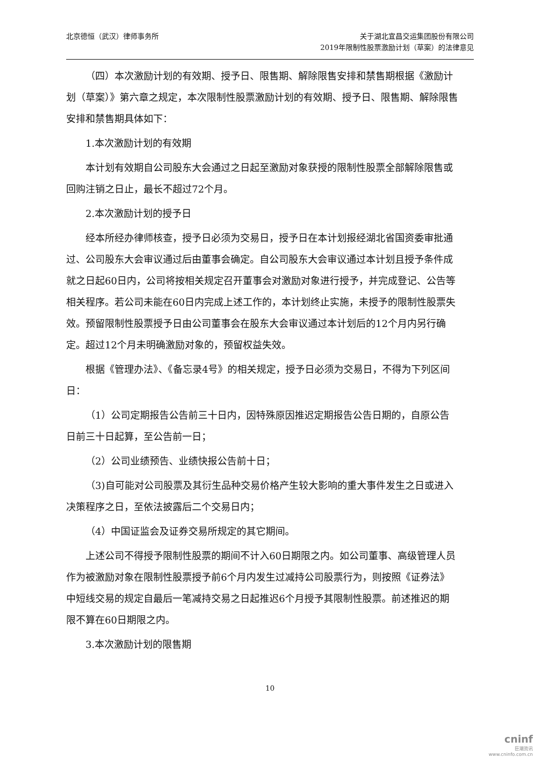北京德恒（武汉）律师事务所 关于湖北宜昌交运集团股份有限公司
2019年限制性股票激励计划（草案）的法律意见
（四）本次激励计划的有效期、授予日、限售期、解除限售安排和禁售期根据《激励计划（草案）》第六章之规定，本次限制性股票激励计划的有效期、授予日、限售期、解除限售安排和禁售期具体如下：
1.本次激励计划的有效期
本计划有效期自公司股东大会通过之日起至激励对象获授的限制性股票全部解除限售或回购注销之日止，最长不超过72个月。
2.本次激励计划的授予日
经本所经办律师核查，授予日必须为交易日，授予日在本计划报经湖北省国资委审批通过、公司股东大会审议通过后由董事会确定。自公司股东大会审议通过本计划且授予条件成就之日起60日内，公司将按相关规定召开董事会对激励对象进行授予，并完成登记、公告等相关程序。若公司未能在60日内完成上述工作的，本计划终止实施，未授予的限制性股票失效。预留限制性股票授予日由公司董事会在股东大会审议通过本计划后的12个月内另行确定。超过12个月未明确激励对象的，预留权益失效。
根据《管理办法》、《备忘录4号》的相关规定，授予日必须为交易日，不得为下列区间日：
（1）公司定期报告公告前三十日内，因特殊原因推迟定期报告公告日期的，自原公告日前三十日起算，至公告前一日；
（2）公司业绩预告、业绩快报公告前十日；
（3)自可能对公司股票及其衍生品种交易价格产生较大影响的重大事件发生之日或进入决策程序之日，至依法披露后二个交易日内；
（4）中国证监会及证券交易所规定的其它期间。
上述公司不得授予限制性股票的期间不计入60日期限之内。如公司董事、高级管理人员作为被激励对象在限制性股票授予前6个月内发生过减持公司股票行为，则按照《证券法》中短线交易的规定自最后一笔减持交易之日起推迟6个月授予其限制性股票。前述推迟的期限不算在60日期限之内。
3.本次激励计划的限售期
10
cninf
巨潮资讯
www.cninfo.com.cn